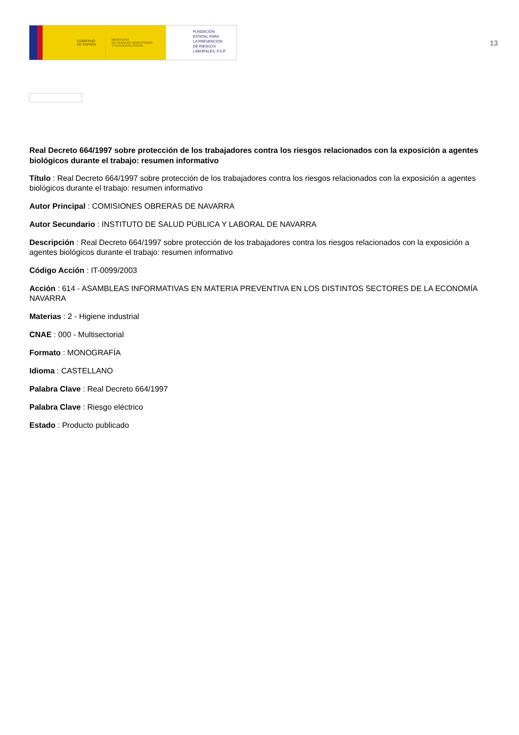GOBIERNO
DE ESPAÑA
MINISTERIO
DE TRABAJO, MIGRACIONES
Y SEGURIDAD SOCIAL
FUNDACIÓN
ESTATAL PARA
LA PREVENCIÓN
DE RIESGOS
LABORALES, F.S.P.
13
Real Decreto 664/1997 sobre protección de los trabajadores contra los riesgos relacionados con la exposición a agentes biológicos durante el trabajo: resumen informativo
Título : Real Decreto 664/1997 sobre protección de los trabajadores contra los riesgos relacionados con la exposición a agentes biológicos durante el trabajo: resumen informativo
Autor Principal : COMISIONES OBRERAS DE NAVARRA
Autor Secundario : INSTITUTO DE SALUD PÚBLICA Y LABORAL DE NAVARRA
Descripción : Real Decreto 664/1997 sobre protección de los trabajadores contra los riesgos relacionados con la exposición a agentes biológicos durante el trabajo: resumen informativo
Código Acción : IT-0099/2003
Acción : 614 - ASAMBLEAS INFORMATIVAS EN MATERIA PREVENTIVA EN LOS DISTINTOS SECTORES DE LA ECONOMÍA NAVARRA
Materias : 2 - Higiene industrial
CNAE : 000 - Multisectorial
Formato : MONOGRAFÍA
Idioma : CASTELLANO
Palabra Clave : Real Decreto 664/1997
Palabra Clave : Riesgo eléctrico
Estado : Producto publicado